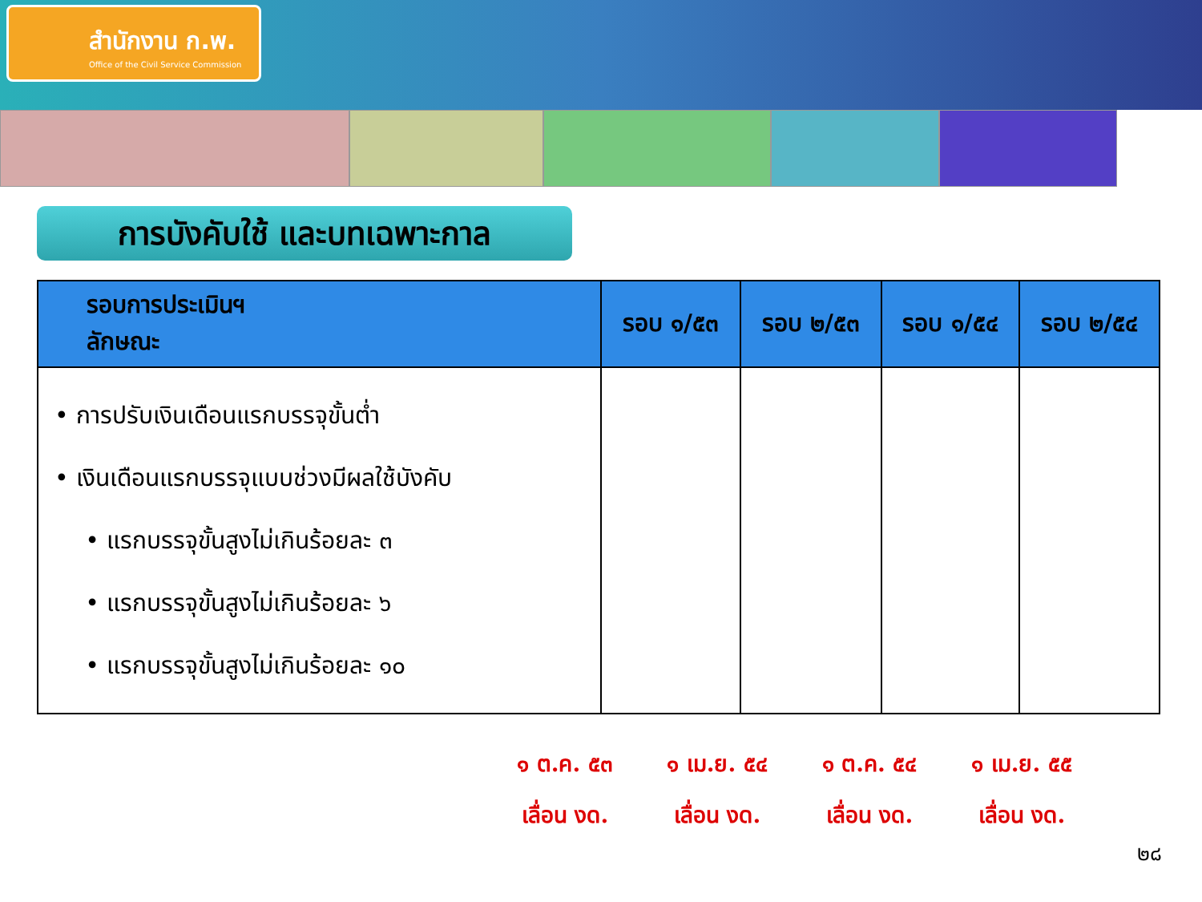สำนักงาน ก.พ.
Office of the Civil Service Commission
การบังคับใช้ และบทเฉพาะกาล
| รอบการประเมินฯ ลักษณะ | รอบ ๑/๕๓ | รอบ ๒/๕๓ | รอบ ๑/๕๔ | รอบ ๒/๕๔ |
| --- | --- | --- | --- | --- |
| • การปรับเงินเดือนแรกบรรจุขั้นต่ำ • เงินเดือนแรกบรรจุแบบช่วงมีผลใช้บังคับ • แรกบรรจุขั้นสูงไม่เกินร้อยละ ๓ • แรกบรรจุขั้นสูงไม่เกินร้อยละ ๖ • แรกบรรจุขั้นสูงไม่เกินร้อยละ ๑๐ | | | | |
๑ ต.ค. ๕๓
เลื่อน งด.
๑ เม.ย. ๕๔
เลื่อน งด.
๑ ต.ค. ๕๔
เลื่อน งด.
๑ เม.ย. ๕๕
เลื่อน งด.
๒๘